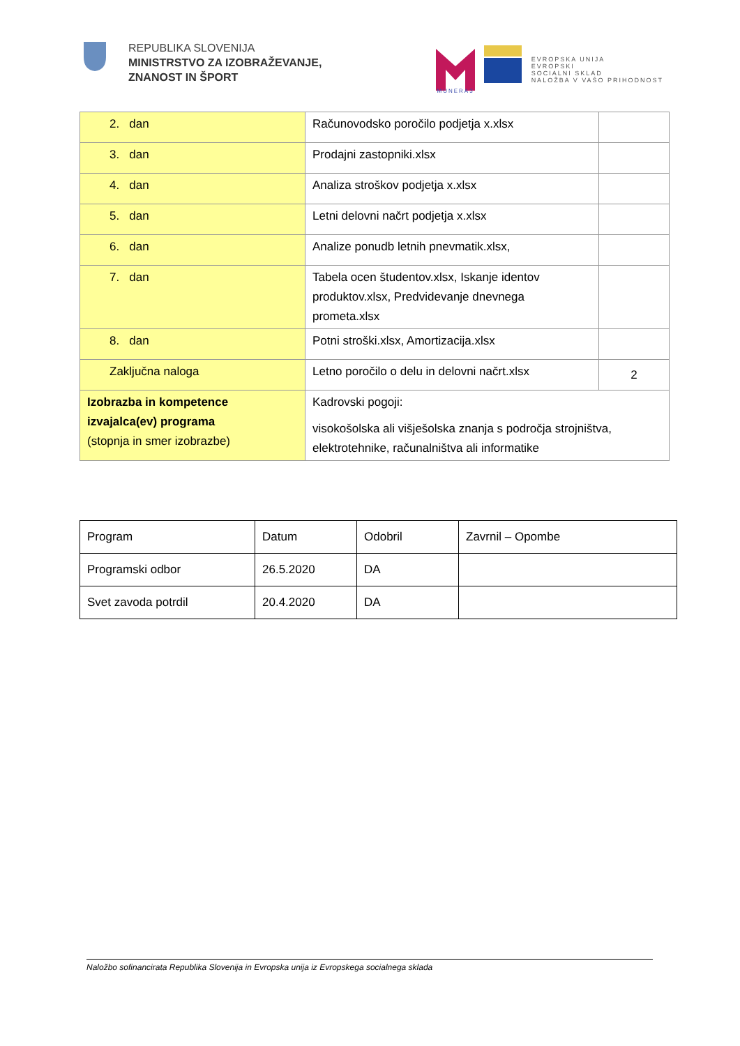REPUBLIKA SLOVENIJA
MINISTRSTVO ZA IZOBRAŽEVANJE,
ZNANOST IN ŠPORT
MUNERA3
EVROPSKA UNIJA
EVROPSKI
SOCIALNI SKLAD
NALOŽBA V VAŠO PRIHODNOST
| 2. dan | Računovodsko poročilo podjetja x.xlsx | |
| 3. dan | Prodajni zastopniki.xlsx | |
| 4. dan | Analiza stroškov podjetja x.xlsx | |
| 5. dan | Letni delovni načrt podjetja x.xlsx | |
| 6. dan | Analize ponudb letnih pnevmatik.xlsx, | |
| 7. dan | Tabela ocen študentov.xlsx, Iskanje identov produktov.xlsx, Predvidevanje dnevnega prometa.xlsx | |
| 8. dan | Potni stroški.xlsx, Amortizacija.xlsx | |
| Zaključna naloga | Letno poročilo o delu in delovni načrt.xlsx | 2 |
| Izobrazba in kompetence izvajalca(ev) programa (stopnja in smer izobrazbe) | Kadrovski pogoji: visokošolska ali višješolska znanja s področja strojništva, elektrotehnike, računalništva ali informatike | |
| Program | Datum | Odobril | Zavrnil – Opombe |
| Programski odbor | 26.5.2020 | DA | |
| Svet zavoda potrdil | 20.4.2020 | DA | |
Naložbo sofinancirata Republika Slovenija in Evropska unija iz Evropskega socialnega sklada